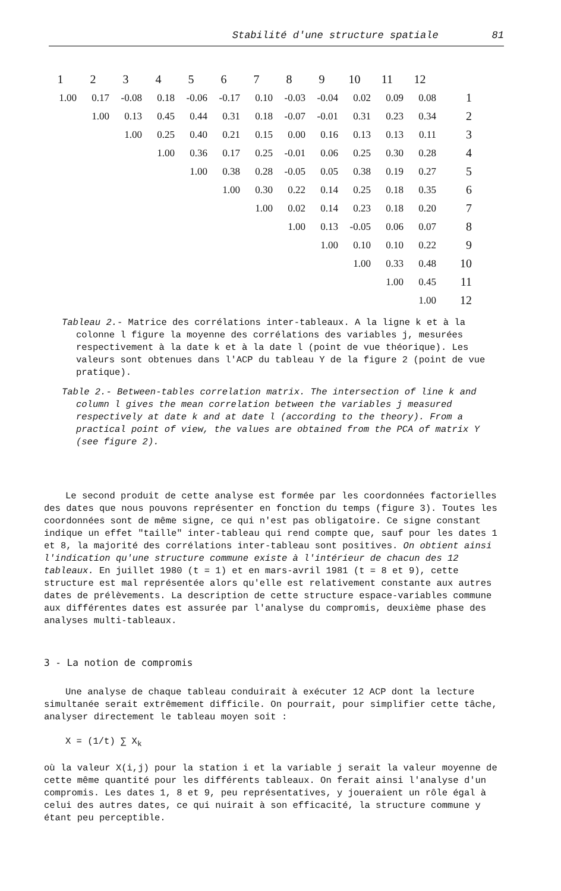Stabilité d'une structure spatiale 81
| 1 | 2 | 3 | 4 | 5 | 6 | 7 | 8 | 9 | 10 | 11 | 12 | |
| --- | --- | --- | --- | --- | --- | --- | --- | --- | --- | --- | --- | --- |
| 1.00 | 0.17 | -0.08 | 0.18 | -0.06 | -0.17 | 0.10 | -0.03 | -0.04 | 0.02 | 0.09 | 0.08 | 1 |
| | 1.00 | 0.13 | 0.45 | 0.44 | 0.31 | 0.18 | -0.07 | -0.01 | 0.31 | 0.23 | 0.34 | 2 |
| | | 1.00 | 0.25 | 0.40 | 0.21 | 0.15 | 0.00 | 0.16 | 0.13 | 0.13 | 0.11 | 3 |
| | | | 1.00 | 0.36 | 0.17 | 0.25 | -0.01 | 0.06 | 0.25 | 0.30 | 0.28 | 4 |
| | | | | 1.00 | 0.38 | 0.28 | -0.05 | 0.05 | 0.38 | 0.19 | 0.27 | 5 |
| | | | | | 1.00 | 0.30 | 0.22 | 0.14 | 0.25 | 0.18 | 0.35 | 6 |
| | | | | | | 1.00 | 0.02 | 0.14 | 0.23 | 0.18 | 0.20 | 7 |
| | | | | | | | 1.00 | 0.13 | -0.05 | 0.06 | 0.07 | 8 |
| | | | | | | | | 1.00 | 0.10 | 0.10 | 0.22 | 9 |
| | | | | | | | | | 1.00 | 0.33 | 0.48 | 10 |
| | | | | | | | | | | 1.00 | 0.45 | 11 |
| | | | | | | | | | | | 1.00 | 12 |
Tableau 2.- Matrice des corrélations inter-tableaux. A la ligne k et à la colonne l figure la moyenne des corrélations des variables j, mesurées respectivement à la date k et à la date l (point de vue théorique). Les valeurs sont obtenues dans l'ACP du tableau Y de la figure 2 (point de vue pratique).
Table 2.- Between-tables correlation matrix. The intersection of line k and column l gives the mean correlation between the variables j measured respectively at date k and at date l (according to the theory). From a practical point of view, the values are obtained from the PCA of matrix Y (see figure 2).
Le second produit de cette analyse est formée par les coordonnées factorielles des dates que nous pouvons représenter en fonction du temps (figure 3). Toutes les coordonnées sont de même signe, ce qui n'est pas obligatoire. Ce signe constant indique un effet "taille" inter-tableau qui rend compte que, sauf pour les dates 1 et 8, la majorité des corrélations inter-tableau sont positives. On obtient ainsi l'indication qu'une structure commune existe à l'intérieur de chacun des 12 tableaux. En juillet 1980 (t = 1) et en mars-avril 1981 (t = 8 et 9), cette structure est mal représentée alors qu'elle est relativement constante aux autres dates de prélèvements. La description de cette structure espace-variables commune aux différentes dates est assurée par l'analyse du compromis, deuxième phase des analyses multi-tableaux.
3 - La notion de compromis
Une analyse de chaque tableau conduirait à exécuter 12 ACP dont la lecture simultanée serait extrêmement difficile. On pourrait, pour simplifier cette tâche, analyser directement le tableau moyen soit :
X = (1/t) ∑ X<sub>k</sub>
où la valeur X(i,j) pour la station i et la variable j serait la valeur moyenne de cette même quantité pour les différents tableaux. On ferait ainsi l'analyse d'un compromis. Les dates 1, 8 et 9, peu représentatives, y joueraient un rôle égal à celui des autres dates, ce qui nuirait à son efficacité, la structure commune y étant peu perceptible.